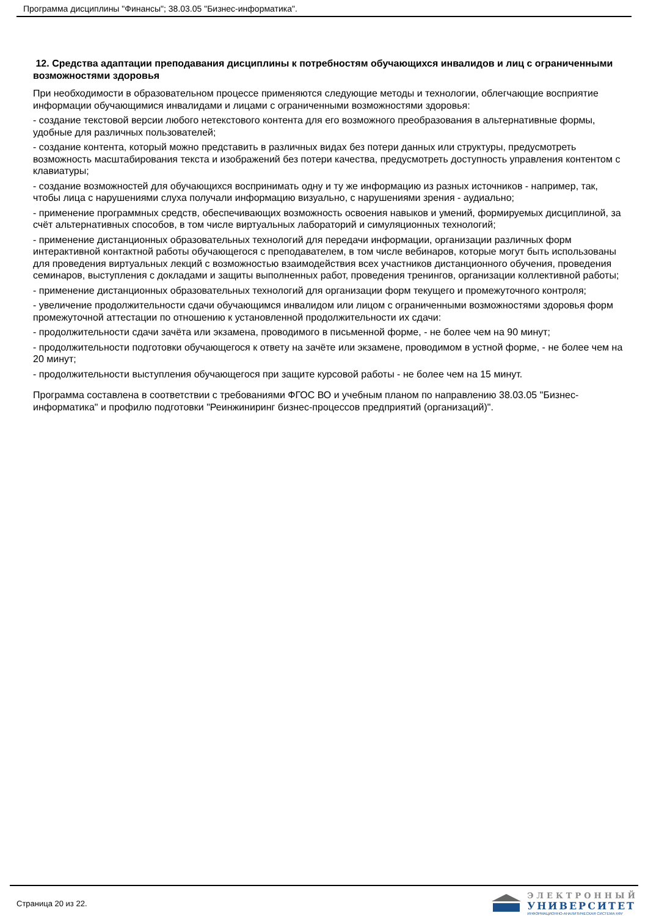Программа дисциплины "Финансы"; 38.03.05 "Бизнес-информатика".
12. Средства адаптации преподавания дисциплины к потребностям обучающихся инвалидов и лиц с ограниченными возможностями здоровья
При необходимости в образовательном процессе применяются следующие методы и технологии, облегчающие восприятие информации обучающимися инвалидами и лицами с ограниченными возможностями здоровья:
- создание текстовой версии любого нетекстового контента для его возможного преобразования в альтернативные формы, удобные для различных пользователей;
- создание контента, который можно представить в различных видах без потери данных или структуры, предусмотреть возможность масштабирования текста и изображений без потери качества, предусмотреть доступность управления контентом с клавиатуры;
- создание возможностей для обучающихся воспринимать одну и ту же информацию из разных источников - например, так, чтобы лица с нарушениями слуха получали информацию визуально, с нарушениями зрения - аудиально;
- применение программных средств, обеспечивающих возможность освоения навыков и умений, формируемых дисциплиной, за счёт альтернативных способов, в том числе виртуальных лабораторий и симуляционных технологий;
- применение дистанционных образовательных технологий для передачи информации, организации различных форм интерактивной контактной работы обучающегося с преподавателем, в том числе вебинаров, которые могут быть использованы для проведения виртуальных лекций с возможностью взаимодействия всех участников дистанционного обучения, проведения семинаров, выступления с докладами и защиты выполненных работ, проведения тренингов, организации коллективной работы;
- применение дистанционных образовательных технологий для организации форм текущего и промежуточного контроля;
- увеличение продолжительности сдачи обучающимся инвалидом или лицом с ограниченными возможностями здоровья форм промежуточной аттестации по отношению к установленной продолжительности их сдачи:
- продолжительности сдачи зачёта или экзамена, проводимого в письменной форме, - не более чем на 90 минут;
- продолжительности подготовки обучающегося к ответу на зачёте или экзамене, проводимом в устной форме, - не более чем на 20 минут;
- продолжительности выступления обучающегося при защите курсовой работы - не более чем на 15 минут.
Программа составлена в соответствии с требованиями ФГОС ВО и учебным планом по направлению 38.03.05 "Бизнес-информатика" и профилю подготовки "Реинжиниринг бизнес-процессов предприятий (организаций)".
Страница 20 из 22.
ЭЛЕКТРОННЫЙ
УНИВЕРСИТЕТ
ИНФОРМАЦИОННО-АНАЛИТИЧЕСКАЯ СИСТЕМА КФУ